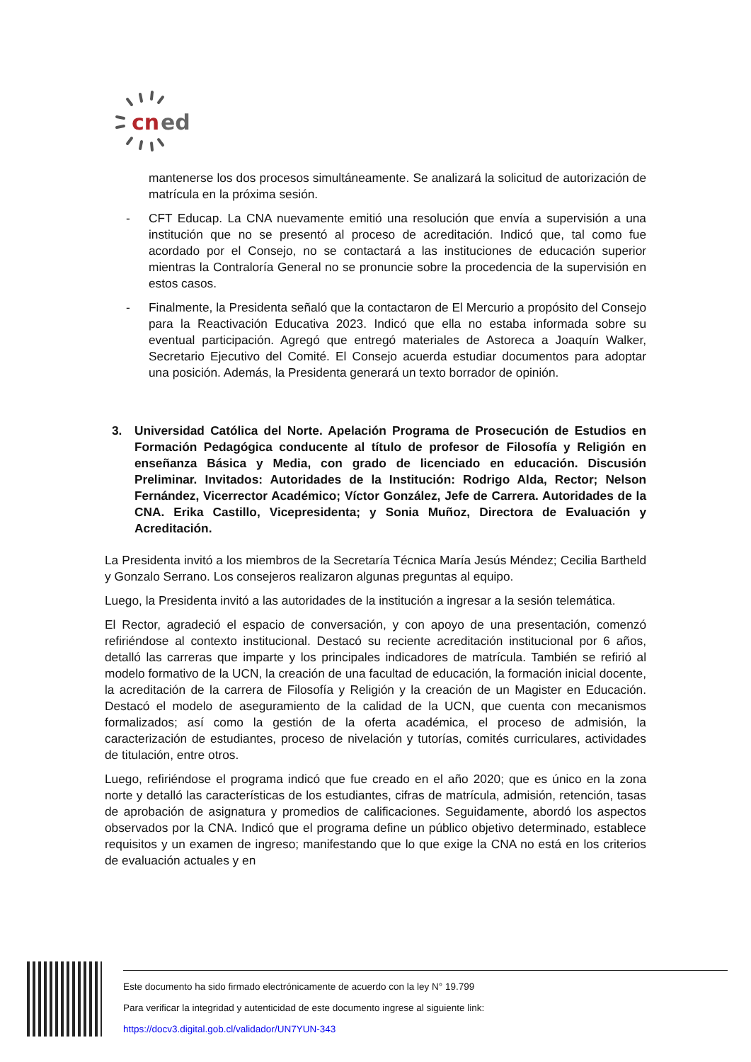cn
ed
mantenerse los dos procesos simultáneamente. Se analizará la solicitud de autorización de matrícula en la próxima sesión.
- CFT Educap. La CNA nuevamente emitió una resolución que envía a supervisión a una institución que no se presentó al proceso de acreditación. Indicó que, tal como fue acordado por el Consejo, no se contactará a las instituciones de educación superior mientras la Contraloría General no se pronuncie sobre la procedencia de la supervisión en estos casos.
- Finalmente, la Presidenta señaló que la contactaron de El Mercurio a propósito del Consejo para la Reactivación Educativa 2023. Indicó que ella no estaba informada sobre su eventual participación. Agregó que entregó materiales de Astoreca a Joaquín Walker, Secretario Ejecutivo del Comité. El Consejo acuerda estudiar documentos para adoptar una posición. Además, la Presidenta generará un texto borrador de opinión.
3. Universidad Católica del Norte. Apelación Programa de Prosecución de Estudios en Formación Pedagógica conducente al título de profesor de Filosofía y Religión en enseñanza Básica y Media, con grado de licenciado en educación. Discusión Preliminar. Invitados: Autoridades de la Institución: Rodrigo Alda, Rector; Nelson Fernández, Vicerrector Académico; Víctor González, Jefe de Carrera. Autoridades de la CNA. Erika Castillo, Vicepresidenta; y Sonia Muñoz, Directora de Evaluación y Acreditación.
La Presidenta invitó a los miembros de la Secretaría Técnica María Jesús Méndez; Cecilia Bartheld y Gonzalo Serrano. Los consejeros realizaron algunas preguntas al equipo.
Luego, la Presidenta invitó a las autoridades de la institución a ingresar a la sesión telemática.
El Rector, agradeció el espacio de conversación, y con apoyo de una presentación, comenzó refiriéndose al contexto institucional. Destacó su reciente acreditación institucional por 6 años, detalló las carreras que imparte y los principales indicadores de matrícula. También se refirió al modelo formativo de la UCN, la creación de una facultad de educación, la formación inicial docente, la acreditación de la carrera de Filosofía y Religión y la creación de un Magister en Educación. Destacó el modelo de aseguramiento de la calidad de la UCN, que cuenta con mecanismos formalizados; así como la gestión de la oferta académica, el proceso de admisión, la caracterización de estudiantes, proceso de nivelación y tutorías, comités curriculares, actividades de titulación, entre otros.
Luego, refiriéndose el programa indicó que fue creado en el año 2020; que es único en la zona norte y detalló las características de los estudiantes, cifras de matrícula, admisión, retención, tasas de aprobación de asignatura y promedios de calificaciones. Seguidamente, abordó los aspectos observados por la CNA. Indicó que el programa define un público objetivo determinado, establece requisitos y un examen de ingreso; manifestando que lo que exige la CNA no está en los criterios de evaluación actuales y en
Este documento ha sido firmado electrónicamente de acuerdo con la ley N° 19.799
Para verificar la integridad y autenticidad de este documento ingrese al siguiente link:
https://docv3.digital.gob.cl/validador/UN7YUN-343